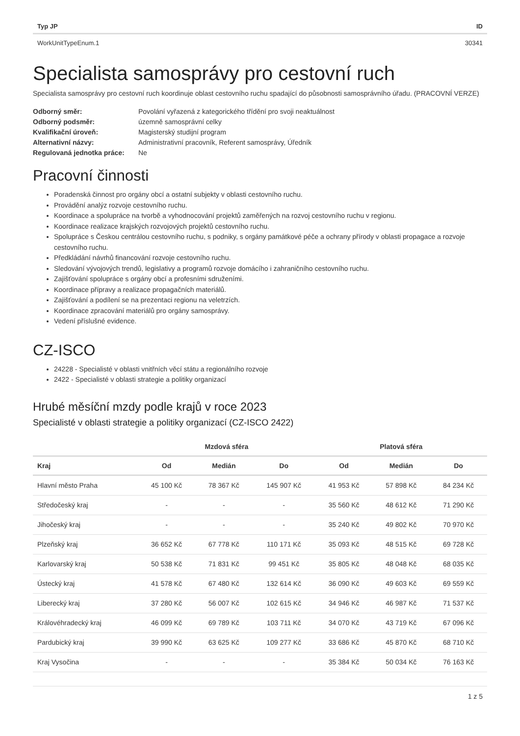| Typ JP | ID |
| --- | --- |
| WorkUnitTypeEnum.1 | 30341 |
Specialista samosprávy pro cestovní ruch
Specialista samosprávy pro cestovní ruch koordinuje oblast cestovního ruchu spadající do působnosti samosprávního úřadu. (PRACOVNÍ VERZE)
| Odborný směr: | Povolání vyřazená z kategorického třídění pro svoji neaktuálnost |
| Odborný podsměr: | územně samosprávní celky |
| Kvalifikační úroveň: | Magisterský studijní program |
| Alternativní názvy: | Administrativní pracovník, Referent samosprávy, Úředník |
| Regulovaná jednotka práce: | Ne |
Pracovní činnosti
Poradenská činnost pro orgány obcí a ostatní subjekty v oblasti cestovního ruchu.
Provádění analýz rozvoje cestovního ruchu.
Koordinace a spolupráce na tvorbě a vyhodnocování projektů zaměřených na rozvoj cestovního ruchu v regionu.
Koordinace realizace krajských rozvojových projektů cestovního ruchu.
Spolupráce s Českou centrálou cestovního ruchu, s podniky, s orgány památkové péče a ochrany přírody v oblasti propagace a rozvoje cestovního ruchu.
Předkládání návrhů financování rozvoje cestovního ruchu.
Sledování vývojových trendů, legislativy a programů rozvoje domácího i zahraničního cestovního ruchu.
Zajišťování spolupráce s orgány obcí a profesními sdruženími.
Koordinace přípravy a realizace propagačních materiálů.
Zajišťování a podílení se na prezentaci regionu na veletrzích.
Koordinace zpracování materiálů pro orgány samosprávy.
Vedení příslušné evidence.
CZ-ISCO
24228 - Specialisté v oblasti vnitřních věcí státu a regionálního rozvoje
2422 - Specialisté v oblasti strategie a politiky organizací
Hrubé měsíční mzdy podle krajů v roce 2023
Specialisté v oblasti strategie a politiky organizací (CZ-ISCO 2422)
| | Mzdová sféra | | | Platová sféra | | |
| --- | --- | --- | --- | --- | --- | --- |
| Kraj | Od | Medián | Do | Od | Medián | Do |
| Hlavní město Praha | 45 100 Kč | 78 367 Kč | 145 907 Kč | 41 953 Kč | 57 898 Kč | 84 234 Kč |
| Středočeský kraj | - | - | - | 35 560 Kč | 48 612 Kč | 71 290 Kč |
| Jihočeský kraj | - | - | - | 35 240 Kč | 49 802 Kč | 70 970 Kč |
| Plzeňský kraj | 36 652 Kč | 67 778 Kč | 110 171 Kč | 35 093 Kč | 48 515 Kč | 69 728 Kč |
| Karlovarský kraj | 50 538 Kč | 71 831 Kč | 99 451 Kč | 35 805 Kč | 48 048 Kč | 68 035 Kč |
| Ústecký kraj | 41 578 Kč | 67 480 Kč | 132 614 Kč | 36 090 Kč | 49 603 Kč | 69 559 Kč |
| Liberecký kraj | 37 280 Kč | 56 007 Kč | 102 615 Kč | 34 946 Kč | 46 987 Kč | 71 537 Kč |
| Královéhradecký kraj | 46 099 Kč | 69 789 Kč | 103 711 Kč | 34 070 Kč | 43 719 Kč | 67 096 Kč |
| Pardubický kraj | 39 990 Kč | 63 625 Kč | 109 277 Kč | 33 686 Kč | 45 870 Kč | 68 710 Kč |
| Kraj Vysočina | - | - | - | 35 384 Kč | 50 034 Kč | 76 163 Kč |
1 z 5